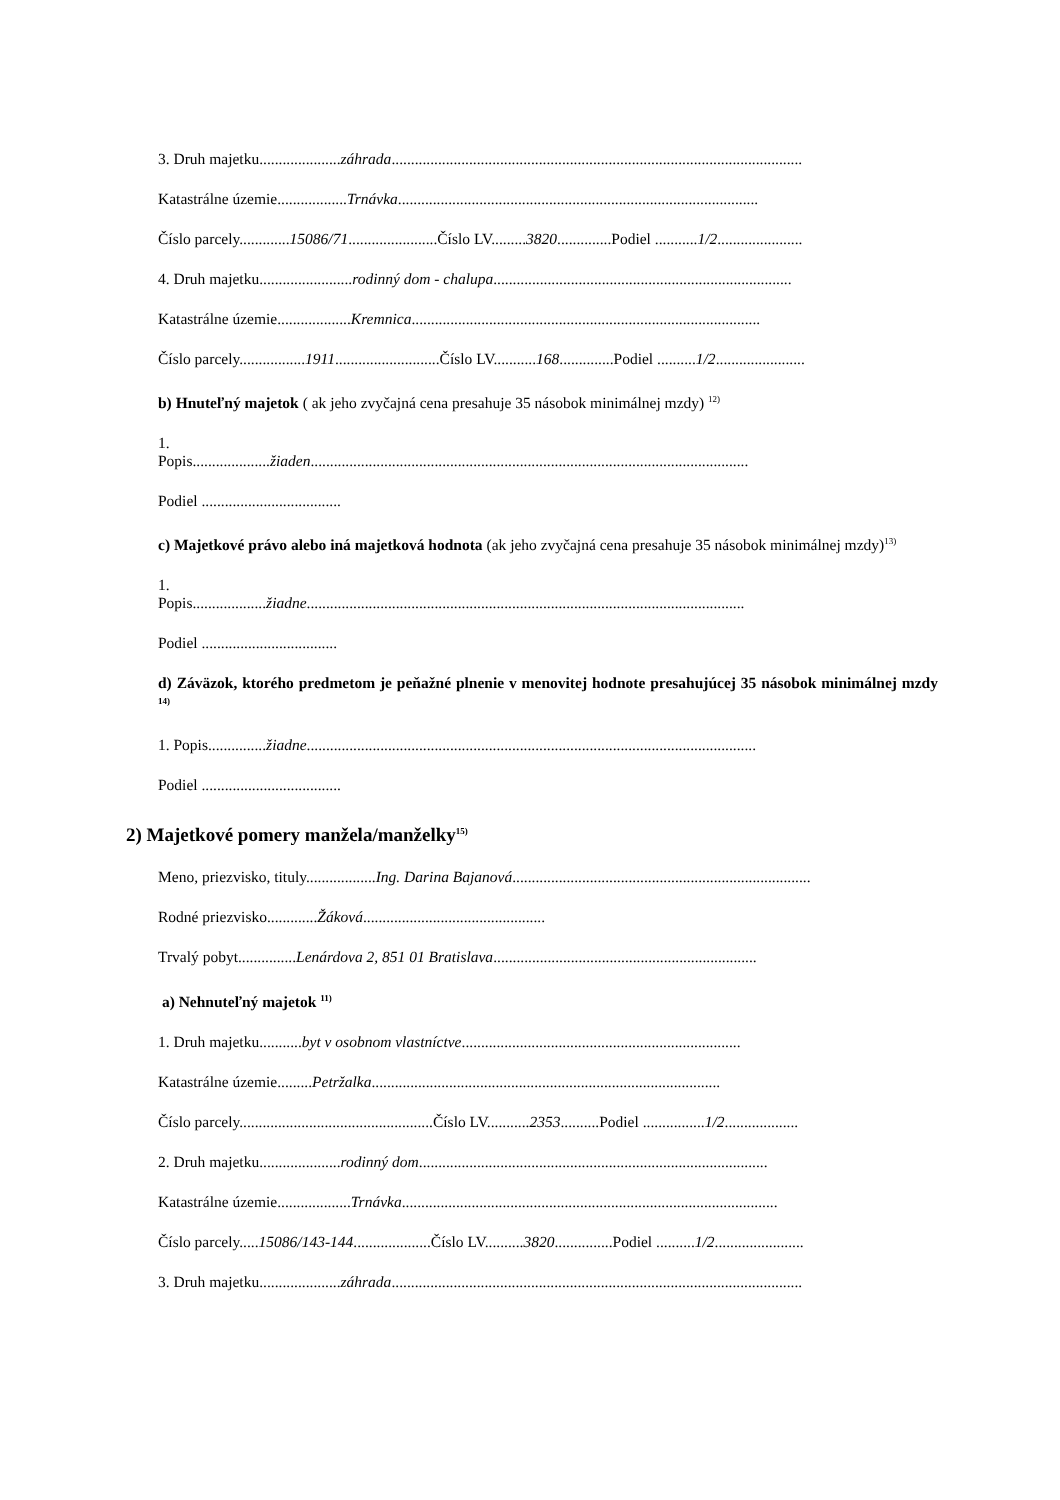3. Druh majetku.....................záhrada..........................................................................................................
Katastrálne územie..................Trnávka.............................................................................................
Číslo parcely.............15086/71.......................Číslo LV.........3820..............Podiel ...........1/2......................
4. Druh majetku........................rodinný dom - chalupa.............................................................................
Katastrálne územie...................Kremnica..........................................................................................
Číslo parcely.................1911...........................Číslo LV...........168..............Podiel ..........1/2.......................
b) Hnuteľný majetok ( ak jeho zvyčajná cena presahuje 35 násobok minimálnej mzdy) <sup>12)</sup>
1.
Popis....................žiaden.................................................................................................................
Podiel ....................................
c) Majetkové právo alebo iná majetková hodnota (ak jeho zvyčajná cena presahuje 35 násobok minimálnej mzdy)<sup>13)</sup>
1.
Popis...................žiadne.................................................................................................................
Podiel ...................................
d) Záväzok, ktorého predmetom je peňažné plnenie v menovitej hodnote presahujúcej 35 násobok minimálnej mzdy <sup>14)</sup>
1. Popis...............žiadne....................................................................................................................
Podiel ....................................
2) Majetkové pomery manžela/manželky<sup>15)</sup>
Meno, priezvisko, tituly..................Ing. Darina Bajanová.............................................................................
Rodné priezvisko.............Žáková...............................................
Trvalý pobyt...............Lenárdova 2, 851 01 Bratislava....................................................................
a) Nehnuteľný majetok <sup>11)</sup>
1. Druh majetku...........byt v osobnom vlastníctve........................................................................
Katastrálne územie.........Petržalka..........................................................................................
Číslo parcely..................................................Číslo LV...........2353..........Podiel ................1/2...................
2. Druh majetku.....................rodinný dom..........................................................................................
Katastrálne územie...................Trnávka.................................................................................................
Číslo parcely.....15086/143-144....................Číslo LV..........3820...............Podiel ..........1/2.......................
3. Druh majetku.....................záhrada..........................................................................................................